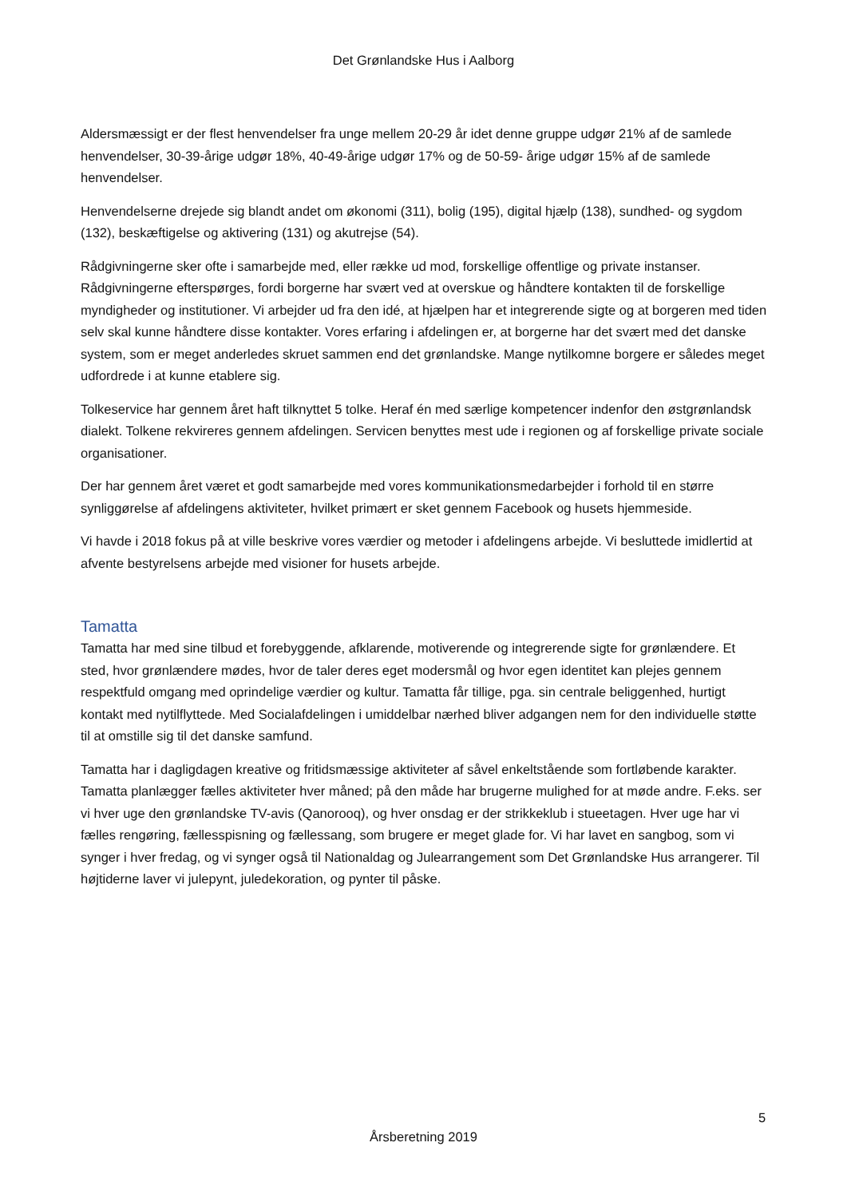Det Grønlandske Hus i Aalborg
Aldersmæssigt er der flest henvendelser fra unge mellem 20-29 år idet denne gruppe udgør 21% af de samlede henvendelser, 30-39-årige udgør 18%, 40-49-årige udgør 17% og de 50-59- årige udgør 15% af de samlede henvendelser.
Henvendelserne drejede sig blandt andet om økonomi (311), bolig (195), digital hjælp (138), sundhed- og sygdom (132), beskæftigelse og aktivering (131) og akutrejse (54).
Rådgivningerne sker ofte i samarbejde med, eller række ud mod, forskellige offentlige og private instanser. Rådgivningerne efterspørges, fordi borgerne har svært ved at overskue og håndtere kontakten til de forskellige myndigheder og institutioner. Vi arbejder ud fra den idé, at hjælpen har et integrerende sigte og at borgeren med tiden selv skal kunne håndtere disse kontakter. Vores erfaring i afdelingen er, at borgerne har det svært med det danske system, som er meget anderledes skruet sammen end det grønlandske. Mange nytilkomne borgere er således meget udfordrede i at kunne etablere sig.
Tolkeservice har gennem året haft tilknyttet 5 tolke. Heraf én med særlige kompetencer indenfor den østgrønlandsk dialekt. Tolkene rekvireres gennem afdelingen. Servicen benyttes mest ude i regionen og af forskellige private sociale organisationer.
Der har gennem året været et godt samarbejde med vores kommunikationsmedarbejder i forhold til en større synliggørelse af afdelingens aktiviteter, hvilket primært er sket gennem Facebook og husets hjemmeside.
Vi havde i 2018 fokus på at ville beskrive vores værdier og metoder i afdelingens arbejde. Vi besluttede imidlertid at afvente bestyrelsens arbejde med visioner for husets arbejde.
Tamatta
Tamatta har med sine tilbud et forebyggende, afklarende, motiverende og integrerende sigte for grønlændere. Et sted, hvor grønlændere mødes, hvor de taler deres eget modersmål og hvor egen identitet kan plejes gennem respektfuld omgang med oprindelige værdier og kultur. Tamatta får tillige, pga. sin centrale beliggenhed, hurtigt kontakt med nytilflyttede. Med Socialafdelingen i umiddelbar nærhed bliver adgangen nem for den individuelle støtte til at omstille sig til det danske samfund.
Tamatta har i dagligdagen kreative og fritidsmæssige aktiviteter af såvel enkeltstående som fortløbende karakter. Tamatta planlægger fælles aktiviteter hver måned; på den måde har brugerne mulighed for at møde andre. F.eks. ser vi hver uge den grønlandske TV-avis (Qanorooq), og hver onsdag er der strikkeklub i stueetagen. Hver uge har vi fælles rengøring, fællesspisning og fællessang, som brugere er meget glade for. Vi har lavet en sangbog, som vi synger i hver fredag, og vi synger også til Nationaldag og Julearrangement som Det Grønlandske Hus arrangerer. Til højtiderne laver vi julepynt, juledekoration, og pynter til påske.
5
Årsberetning 2019